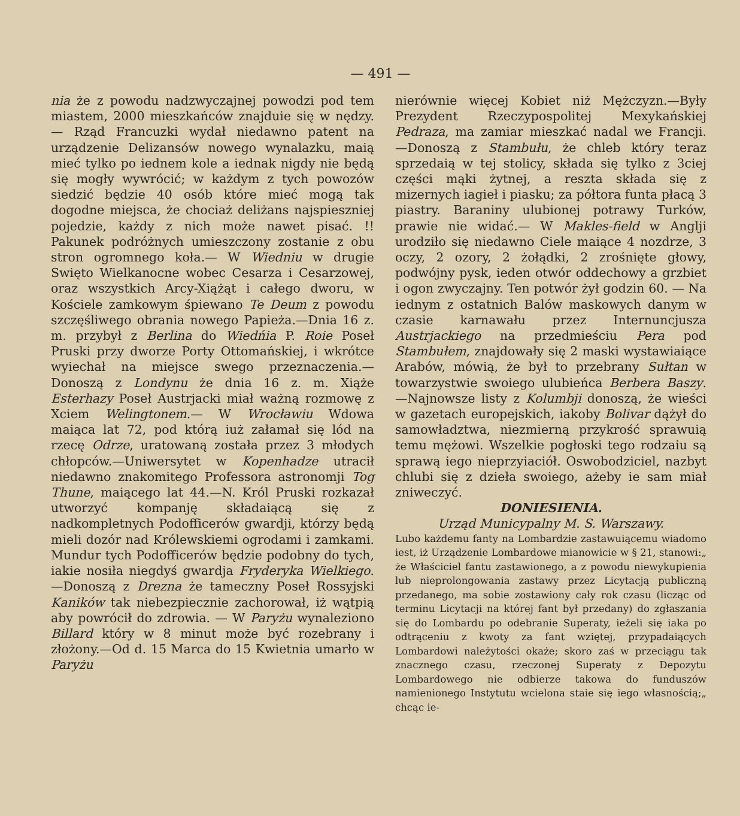— 491 —
nia że z powodu nadzwyczajnej powodzi pod tem miastem, 2000 mieszkańców znajduie się w nędzy. — Rząd Francuzki wydał niedawno patent na urządzenie Delizansów nowego wynalazku, maią mieć tylko po iednem kole a iednak nigdy nie będą się mogły wywrócić; w każdym z tych powozów siedzić będzie 40 osób które mieć mogą tak dogodne miejsca, że chociaż deliżans najspieszniej pojedzie, każdy z nich może nawet pisać. !! Pakunek podróżnych umieszczony zostanie z obu stron ogromnego koła.— W Wiedniu w drugie Swięto Wielkanocne wobec Cesarza i Cesarzowej, oraz wszystkich Arcy-Xiążąt i całego dworu, w Kościele zamkowym śpiewano Te Deum z powodu szczęśliwego obrania nowego Papieża.—Dnia 16 z. m. przybył z Berlina do Wiedńia P. Roie Poseł Pruski przy dworze Porty Ottomańskiej, i wkrótce wyiechał na miejsce swego przeznaczenia.—Donoszą z Londynu że dnia 16 z. m. Xiąże Esterhazy Poseł Austrjacki miał ważną rozmowę z Xciem Welingtonem.— W Wrocławiu Wdowa maiąca lat 72, pod którą iuż załamał się lód na rzecę Odrze, uratowaną została przez 3 młodych chłopców.—Uniwersytet w Kopenhadze utracił niedawno znakomitego Professora astronomji Tog Thune, maiącego lat 44.—N. Król Pruski rozkazał utworzyć kompanję składaiącą się z nadkompletnych Podofficerów gwardji, którzy będą mieli dozór nad Królewskiemi ogrodami i zamkami. Mundur tych Podofficerów będzie podobny do tych, iakie nosiła niegdyś gwardja Fryderyka Wielkiego. —Donoszą z Drezna że tameczny Poseł Rossyjski Kaników tak niebezpiecznie zachorował, iż wątpią aby powrócił do zdrowia. — W Paryżu wynaleziono Billard który w 8 minut może być rozebrany i złożony.—Od d. 15 Marca do 15 Kwietnia umarło w Paryżu
nierównie więcej Kobiet niż Mężczyzn.—Były Prezydent Rzeczypospolitej Mexykańskiej Pedraza, ma zamiar mieszkać nadal we Francji. —Donoszą z Stambułu, że chleb który teraz sprzedaią w tej stolicy, składa się tylko z 3ciej części mąki żytnej, a reszta składa się z mizernych iagieł i piasku; za półtora funta płacą 3 piastry. Baraniny ulubionej potrawy Turków, prawie nie widać.— W Makles-field w Anglji urodziło się niedawno Ciele maiące 4 nozdrze, 3 oczy, 2 ozory, 2 żołądki, 2 zrośnięte głowy, podwójny pysk, ieden otwór oddechowy a grzbiet i ogon zwyczajny. Ten potwór żył godzin 60. — Na iednym z ostatnich Balów maskowych danym w czasie karnawału przez Internuncjusza Austrjackiego na przedmieściu Pera pod Stambułem, znajdowały się 2 maski wystawiaiące Arabów, mówią, że był to przebrany Sułtan w towarzystwie swoiego ulubieńca Berbera Baszy. —Najnowsze listy z Kolumbji donoszą, że wieści w gazetach europejskich, iakoby Bolivar dążył do samowładztwa, niezmierną przykrość sprawuią temu mężowi. Wszelkie pogłoski tego rodzaiu są sprawą iego nieprzyiaciół. Oswobodziciel, nazbyt chlubi się z dzieła swoiego, ażeby ie sam miał zniweczyć.
DONIESIENIA.
Urząd Municypalny M. S. Warszawy.
Lubo każdemu fanty na Lombardzie zastawuiącemu wiadomo iest, iż Urządzenie Lombardowe mianowicie w § 21, stanowi:„ że Właściciel fantu zastawionego, a z powodu niewykupienia lub nieprolongowania zastawy przez Licytacją publiczną przedanego, ma sobie zostawiony cały rok czasu (licząc od terminu Licytacji na której fant był przedany) do zgłaszania się do Lombardu po odebranie Superaty, ieżeli się iaka po odtrąceniu z kwoty za fant wziętej, przypadaiących Lombardowi należytości okaże; skoro zaś w przeciągu tak znacznego czasu, rzeczonej Superaty z Depozytu Lombardowego nie odbierze takowa do funduszów namienionego Instytutu wcielona staie się iego własnością;„ chcąc ie-